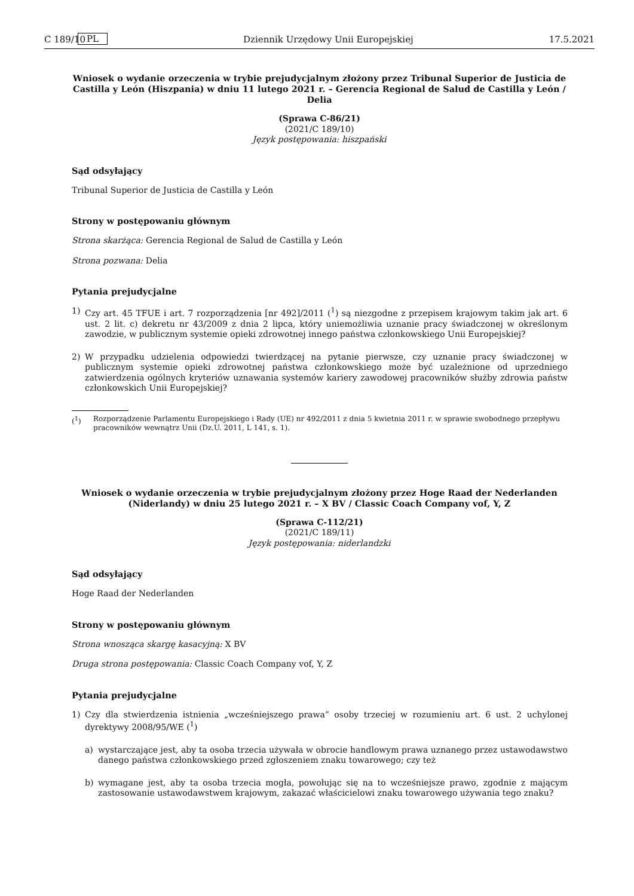C 189/10 PL Dziennik Urzędowy Unii Europejskiej 17.5.2021
Wniosek o wydanie orzeczenia w trybie prejudycjalnym złożony przez Tribunal Superior de Justicia de Castilla y León (Hiszpania) w dniu 11 lutego 2021 r. – Gerencia Regional de Salud de Castilla y León / Delia
(Sprawa C-86/21)
(2021/C 189/10)
Język postępowania: hiszpański
Sąd odsyłający
Tribunal Superior de Justicia de Castilla y León
Strony w postępowaniu głównym
Strona skarżąca: Gerencia Regional de Salud de Castilla y León
Strona pozwana: Delia
Pytania prejudycjalne
1) Czy art. 45 TFUE i art. 7 rozporządzenia [nr 492]/2011 (<sup>1</sup>) są niezgodne z przepisem krajowym takim jak art. 6 ust. 2 lit. c) dekretu nr 43/2009 z dnia 2 lipca, który uniemożliwia uznanie pracy świadczonej w określonym zawodzie, w publicznym systemie opieki zdrowotnej innego państwa członkowskiego Unii Europejskiej?
2) W przypadku udzielenia odpowiedzi twierdzącej na pytanie pierwsze, czy uznanie pracy świadczonej w publicznym systemie opieki zdrowotnej państwa członkowskiego może być uzależnione od uprzedniego zatwierdzenia ogólnych kryteriów uznawania systemów kariery zawodowej pracowników służby zdrowia państw członkowskich Unii Europejskiej?
(<sup>1</sup>) Rozporządzenie Parlamentu Europejskiego i Rady (UE) nr 492/2011 z dnia 5 kwietnia 2011 r. w sprawie swobodnego przepływu pracowników wewnątrz Unii (Dz.U. 2011, L 141, s. 1).
Wniosek o wydanie orzeczenia w trybie prejudycjalnym złożony przez Hoge Raad der Nederlanden (Niderlandy) w dniu 25 lutego 2021 r. – X BV / Classic Coach Company vof, Y, Z
(Sprawa C-112/21)
(2021/C 189/11)
Język postępowania: niderlandzki
Sąd odsyłający
Hoge Raad der Nederlanden
Strony w postępowaniu głównym
Strona wnosząca skargę kasacyjną: X BV
Druga strona postępowania: Classic Coach Company vof, Y, Z
Pytania prejudycjalne
1) Czy dla stwierdzenia istnienia „wcześniejszego prawa” osoby trzeciej w rozumieniu art. 6 ust. 2 uchylonej dyrektywy 2008/95/WE (<sup>1</sup>)
a) wystarczające jest, aby ta osoba trzecia używała w obrocie handlowym prawa uznanego przez ustawodawstwo danego państwa członkowskiego przed zgłoszeniem znaku towarowego; czy też
b) wymagane jest, aby ta osoba trzecia mogła, powołując się na to wcześniejsze prawo, zgodnie z mającym zastosowanie ustawodawstwem krajowym, zakazać właścicielowi znaku towarowego używania tego znaku?